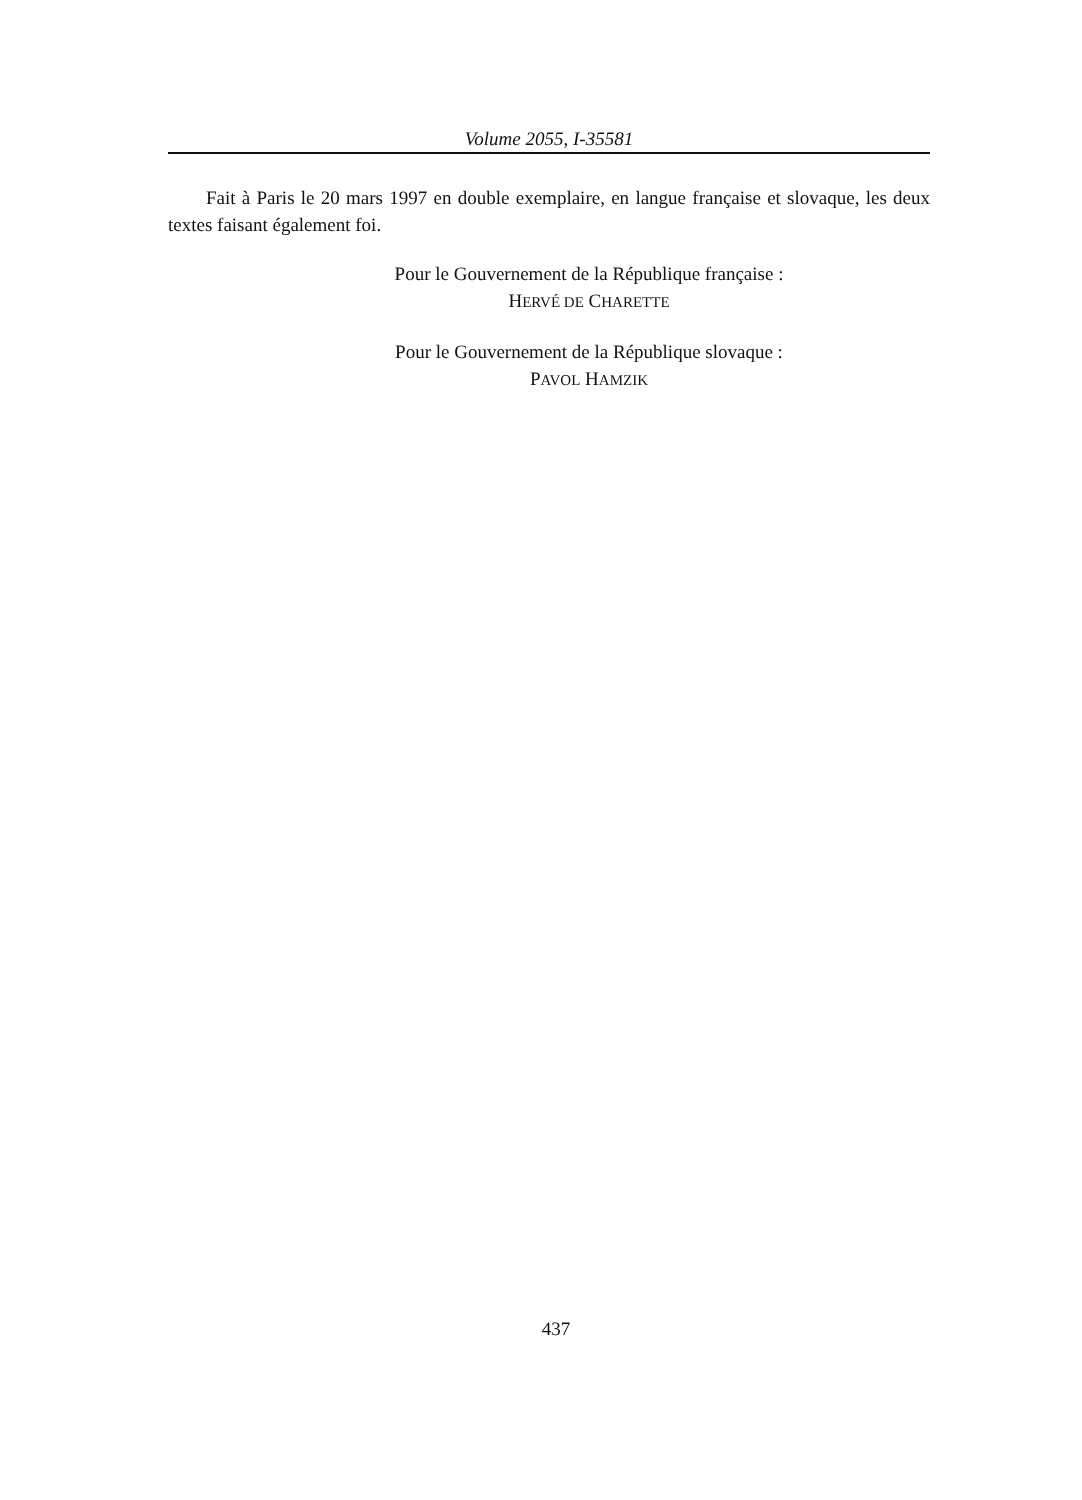Volume 2055, I-35581
Fait à Paris le 20 mars 1997 en double exemplaire, en langue française et slovaque, les deux textes faisant également foi.
Pour le Gouvernement de la République française :
HERVÉ DE CHARETTE
Pour le Gouvernement de la République slovaque :
PAVOL HAMZIK
437